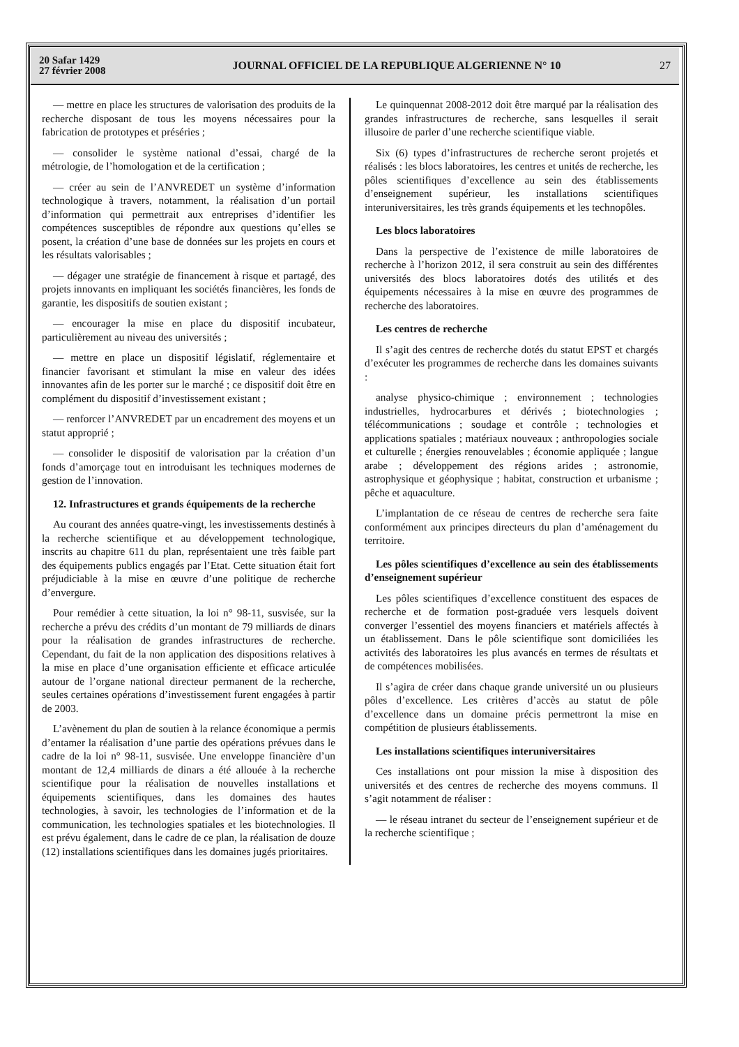20 Safar 1429
27 février 2008
JOURNAL OFFICIEL DE LA REPUBLIQUE ALGERIENNE N° 10
27
— mettre en place les structures de valorisation des produits de la recherche disposant de tous les moyens nécessaires pour la fabrication de prototypes et préséries ;
— consolider le système national d’essai, chargé de la métrologie, de l’homologation et de la certification ;
— créer au sein de l’ANVREDET un système d’information technologique à travers, notamment, la réalisation d’un portail d’information qui permettrait aux entreprises d’identifier les compétences susceptibles de répondre aux questions qu’elles se posent, la création d’une base de données sur les projets en cours et les résultats valorisables ;
— dégager une stratégie de financement à risque et partagé, des projets innovants en impliquant les sociétés financières, les fonds de garantie, les dispositifs de soutien existant ;
— encourager la mise en place du dispositif incubateur, particulièrement au niveau des universités ;
— mettre en place un dispositif législatif, réglementaire et financier favorisant et stimulant la mise en valeur des idées innovantes afin de les porter sur le marché ; ce dispositif doit être en complément du dispositif d’investissement existant ;
— renforcer l’ANVREDET par un encadrement des moyens et un statut approprié ;
— consolider le dispositif de valorisation par la création d’un fonds d’amorçage tout en introduisant les techniques modernes de gestion de l’innovation.
12. Infrastructures et grands équipements de la recherche
Au courant des années quatre-vingt, les investissements destinés à la recherche scientifique et au développement technologique, inscrits au chapitre 611 du plan, représentaient une très faible part des équipements publics engagés par l’Etat. Cette situation était fort préjudiciable à la mise en œuvre d’une politique de recherche d’envergure.
Pour remédier à cette situation, la loi n° 98-11, susvisée, sur la recherche a prévu des crédits d’un montant de 79 milliards de dinars pour la réalisation de grandes infrastructures de recherche. Cependant, du fait de la non application des dispositions relatives à la mise en place d’une organisation efficiente et efficace articulée autour de l’organe national directeur permanent de la recherche, seules certaines opérations d’investissement furent engagées à partir de 2003.
L’avènement du plan de soutien à la relance économique a permis d’entamer la réalisation d’une partie des opérations prévues dans le cadre de la loi n° 98-11, susvisée. Une enveloppe financière d’un montant de 12,4 milliards de dinars a été allouée à la recherche scientifique pour la réalisation de nouvelles installations et équipements scientifiques, dans les domaines des hautes technologies, à savoir, les technologies de l’information et de la communication, les technologies spatiales et les biotechnologies. Il est prévu également, dans le cadre de ce plan, la réalisation de douze (12) installations scientifiques dans les domaines jugés prioritaires.
Le quinquennat 2008-2012 doit être marqué par la réalisation des grandes infrastructures de recherche, sans lesquelles il serait illusoire de parler d’une recherche scientifique viable.
Six (6) types d’infrastructures de recherche seront projetés et réalisés : les blocs laboratoires, les centres et unités de recherche, les pôles scientifiques d’excellence au sein des établissements d’enseignement supérieur, les installations scientifiques interuniversitaires, les très grands équipements et les technopôles.
Les blocs laboratoires
Dans la perspective de l’existence de mille laboratoires de recherche à l’horizon 2012, il sera construit au sein des différentes universités des blocs laboratoires dotés des utilités et des équipements nécessaires à la mise en œuvre des programmes de recherche des laboratoires.
Les centres de recherche
Il s’agit des centres de recherche dotés du statut EPST et chargés d’exécuter les programmes de recherche dans les domaines suivants :
analyse physico-chimique ; environnement ; technologies industrielles, hydrocarbures et dérivés ; biotechnologies ; télécommunications ; soudage et contrôle ; technologies et applications spatiales ; matériaux nouveaux ; anthropologies sociale et culturelle ; énergies renouvelables ; économie appliquée ; langue arabe ; développement des régions arides ; astronomie, astrophysique et géophysique ; habitat, construction et urbanisme ; pêche et aquaculture.
L’implantation de ce réseau de centres de recherche sera faite conformément aux principes directeurs du plan d’aménagement du territoire.
Les pôles scientifiques d’excellence au sein des établissements d’enseignement supérieur
Les pôles scientifiques d’excellence constituent des espaces de recherche et de formation post-graduée vers lesquels doivent converger l’essentiel des moyens financiers et matériels affectés à un établissement. Dans le pôle scientifique sont domiciliées les activités des laboratoires les plus avancés en termes de résultats et de compétences mobilisées.
Il s’agira de créer dans chaque grande université un ou plusieurs pôles d’excellence. Les critères d’accès au statut de pôle d’excellence dans un domaine précis permettront la mise en compétition de plusieurs établissements.
Les installations scientifiques interuniversitaires
Ces installations ont pour mission la mise à disposition des universités et des centres de recherche des moyens communs. Il s’agit notamment de réaliser :
— le réseau intranet du secteur de l’enseignement supérieur et de la recherche scientifique ;